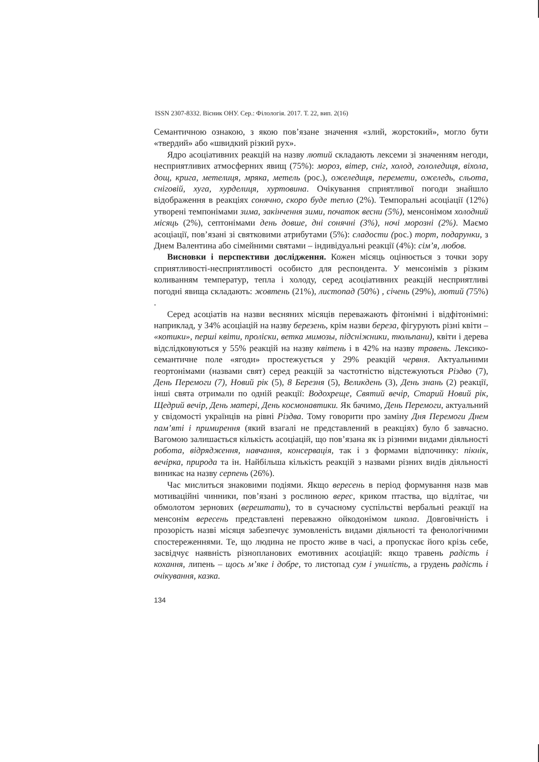ISSN 2307-8332. Вісник ОНУ. Сер.: Філологія. 2017. Т. 22, вип. 2(16)
Семантичною ознакою, з якою пов’язане значення «злий, жорстокий», могло бути «твердий» або «швидкий різкий рух».
Ядро асоціативних реакцій на назву лютий складають лексеми зі значенням негоди, несприятливих атмосферних явищ (75%): мороз, вітер, сніг, холод, гололедиця, віхола, дощ, крига, метелиця, мряка, метель (рос.), ожеледиця, перемети, ожеледь, сльота, сніговій, хуга, хурделиця, хуртовина. Очікування сприятливої погоди знайшло відображення в реакціях сонячно, скоро буде тепло (2%). Темпоральні асоціації (12%) утворені темпонімами зима, закінчення зими, початок весни (5%), менсонімом холодний місяць (2%), септонімами день довше, дні сонячні (3%), ночі морозні (2%). Маємо асоціації, пов’язані зі святковими атрибутами (5%): сладости (рос.) торт, подарунки, з Днем Валентина або сімейними святами – індивідуальні реакції (4%): сім’я, любов.
Висновки і перспективи дослідження. Кожен місяць оцінюється з точки зору сприятливості-несприятливості особисто для респондента. У менсонімів з різким коливанням температур, тепла і холоду, серед асоціативних реакцій несприятливі погодні явища складають: жовтень (21%), листопад (50%) , січень (29%), лютий (75%) .
Серед асоціатів на назви весняних місяців переважають фітонімні і відфітонімні: наприклад, у 34% асоціацій на назву березень, крім назви береза, фігурують різні квіти – «котики», перші квіти, проліски, ветка мимозы, підсніжники, тюльпани), квіти і дерева відслідковуються у 55% реакцій на назву квітень і в 42% на назву травень. Лексико-семантичне поле «ягоди» простежується у 29% реакцій червня. Актуальними геортонімами (назвами свят) серед реакцій за частотністю відстежуються Різдво (7), День Перемоги (7), Новий рік (5), 8 Березня (5), Великдень (3), День знань (2) реакції, інші свята отримали по одній реакції: Водохреще, Святий вечір, Старий Новий рік, Щедрий вечір, День матері, День космонавтики. Як бачимо, День Перемоги, актуальний у свідомості українців на рівні Різдва. Тому говорити про заміну Дня Перемоги Днем пам’яті і примирення (який взагалі не представлений в реакціях) було б завчасно. Вагомою залишається кількість асоціацій, що пов’язана як із різними видами діяльності робота, відрядження, навчання, консервація, так і з формами відпочинку: пікнік, вечірка, природа та ін. Найбільша кількість реакцій з назвами різних видів діяльності виникає на назву серпень (26%).
Час мислиться знаковими подіями. Якщо вересень в період формування назв мав мотиваційні чинники, пов’язані з рослиною верес, криком птаства, що відлітає, чи обмолотом зернових (верештати), то в сучасному суспільстві вербальні реакції на менсонім вересень представлені переважно ойкодонімом школа. Довговічність і прозорість назві місяця забезпечує зумовленість видами діяльності та фенологічними спостереженнями. Те, що людина не просто живе в часі, а пропускає його крізь себе, засвідчує наявність різнопланових емотивних асоціацій: якщо травень радість і кохання, липень – щось м’яке і добре, то листопад сум і унилість, а грудень радість і очікування, казка.
134